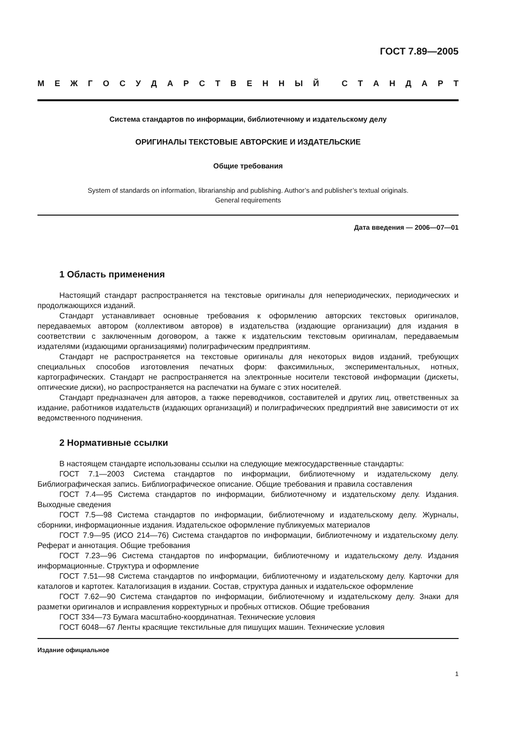ГОСТ 7.89—2005
МЕЖГОСУДАРСТВЕННЫЙ СТАНДАРТ
Система стандартов по информации, библиотечному и издательскому делу
ОРИГИНАЛЫ ТЕКСТОВЫЕ АВТОРСКИЕ И ИЗДАТЕЛЬСКИЕ
Общие требования
System of standards on information, librarianship and publishing. Author’s and publisher’s textual originals.
General requirements
Дата введения — 2006—07—01
1 Область применения
Настоящий стандарт распространяется на текстовые оригиналы для непериодических, периодических и продолжающихся изданий.
Стандарт устанавливает основные требования к оформлению авторских текстовых оригиналов, передаваемых автором (коллективом авторов) в издательства (издающие организации) для издания в соответствии с заключенным договором, а также к издательским текстовым оригиналам, передаваемым издателями (издающими организациями) полиграфическим предприятиям.
Стандарт не распространяется на текстовые оригиналы для некоторых видов изданий, требующих специальных способов изготовления печатных форм: факсимильных, экспериментальных, нотных, картографических. Стандарт не распространяется на электронные носители текстовой информации (дискеты, оптические диски), но распространяется на распечатки на бумаге с этих носителей.
Стандарт предназначен для авторов, а также переводчиков, составителей и других лиц, ответственных за издание, работников издательств (издающих организаций) и полиграфических предприятий вне зависимости от их ведомственного подчинения.
2 Нормативные ссылки
В настоящем стандарте использованы ссылки на следующие межгосударственные стандарты:
ГОСТ 7.1—2003 Система стандартов по информации, библиотечному и издательскому делу. Библиографическая запись. Библиографическое описание. Общие требования и правила составления
ГОСТ 7.4—95 Система стандартов по информации, библиотечному и издательскому делу. Издания. Выходные сведения
ГОСТ 7.5—98 Система стандартов по информации, библиотечному и издательскому делу. Журналы, сборники, информационные издания. Издательское оформление публикуемых материалов
ГОСТ 7.9—95 (ИСО 214—76) Система стандартов по информации, библиотечному и издательскому делу. Реферат и аннотация. Общие требования
ГОСТ 7.23—96 Система стандартов по информации, библиотечному и издательскому делу. Издания информационные. Структура и оформление
ГОСТ 7.51—98 Система стандартов по информации, библиотечному и издательскому делу. Карточки для каталогов и картотек. Каталогизация в издании. Состав, структура данных и издательское оформление
ГОСТ 7.62—90 Система стандартов по информации, библиотечному и издательскому делу. Знаки для разметки оригиналов и исправления корректурных и пробных оттисков. Общие требования
ГОСТ 334—73 Бумага масштабно-координатная. Технические условия
ГОСТ 6048—67 Ленты красящие текстильные для пишущих машин. Технические условия
Издание официальное
1